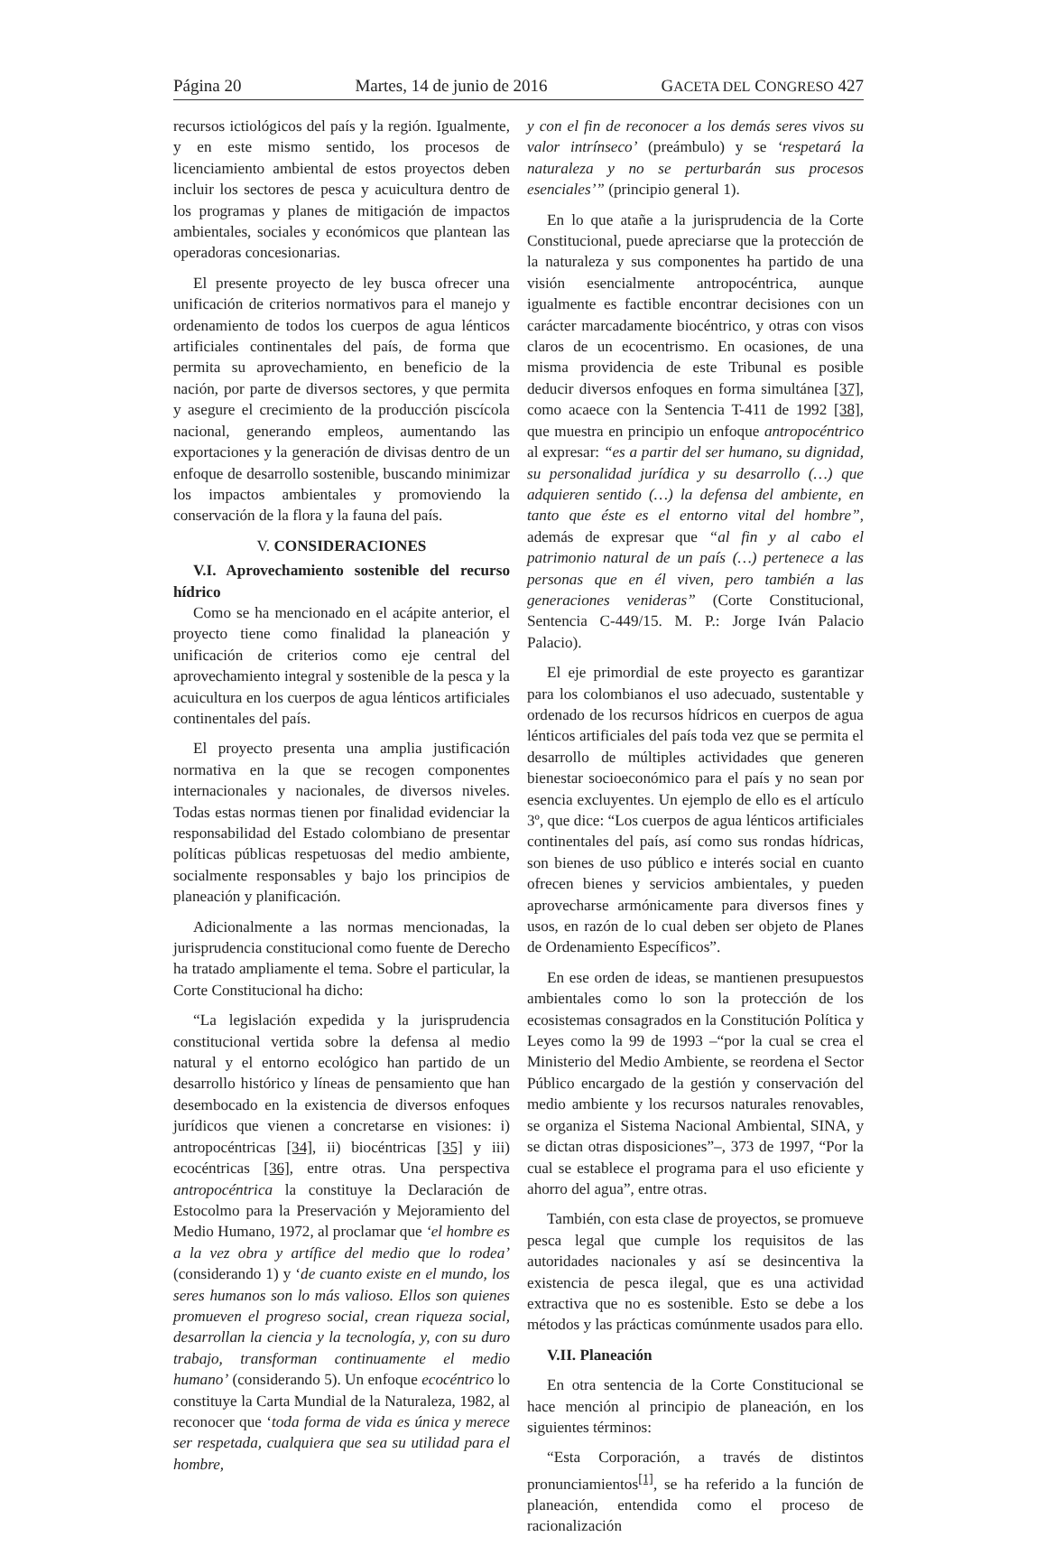Página 20 Martes, 14 de junio de 2016 GACETA DEL CONGRESO 427
recursos ictiológicos del país y la región. Igualmente, y en este mismo sentido, los procesos de licenciamiento ambiental de estos proyectos deben incluir los sectores de pesca y acuicultura dentro de los programas y planes de mitigación de impactos ambientales, sociales y económicos que plantean las operadoras concesionarias.
El presente proyecto de ley busca ofrecer una unificación de criterios normativos para el manejo y ordenamiento de todos los cuerpos de agua lénticos artificiales continentales del país, de forma que permita su aprovechamiento, en beneficio de la nación, por parte de diversos sectores, y que permita y asegure el crecimiento de la producción piscícola nacional, generando empleos, aumentando las exportaciones y la generación de divisas dentro de un enfoque de desarrollo sostenible, buscando minimizar los impactos ambientales y promoviendo la conservación de la flora y la fauna del país.
V. CONSIDERACIONES
V.I. Aprovechamiento sostenible del recurso hídrico
Como se ha mencionado en el acápite anterior, el proyecto tiene como finalidad la planeación y unificación de criterios como eje central del aprovechamiento integral y sostenible de la pesca y la acuicultura en los cuerpos de agua lénticos artificiales continentales del país.
El proyecto presenta una amplia justificación normativa en la que se recogen componentes internacionales y nacionales, de diversos niveles. Todas estas normas tienen por finalidad evidenciar la responsabilidad del Estado colombiano de presentar políticas públicas respetuosas del medio ambiente, socialmente responsables y bajo los principios de planeación y planificación.
Adicionalmente a las normas mencionadas, la jurisprudencia constitucional como fuente de Derecho ha tratado ampliamente el tema. Sobre el particular, la Corte Constitucional ha dicho:
“La legislación expedida y la jurisprudencia constitucional vertida sobre la defensa al medio natural y el entorno ecológico han partido de un desarrollo histórico y líneas de pensamiento que han desembocado en la existencia de diversos enfoques jurídicos que vienen a concretarse en visiones: i) antropocéntricas [34], ii) biocéntricas [35] y iii) ecocéntricas [36], entre otras. Una perspectiva antropocéntrica la constituye la Declaración de Estocolmo para la Preservación y Mejoramiento del Medio Humano, 1972, al proclamar que ‘el hombre es a la vez obra y artífice del medio que lo rodea’ (considerando 1) y ‘de cuanto existe en el mundo, los seres humanos son lo más valioso. Ellos son quienes promueven el progreso social, crean riqueza social, desarrollan la ciencia y la tecnología, y, con su duro trabajo, transforman continuamente el medio humano’ (considerando 5). Un enfoque ecocéntrico lo constituye la Carta Mundial de la Naturaleza, 1982, al reconocer que ‘toda forma de vida es única y merece ser respetada, cualquiera que sea su utilidad para el hombre,
y con el fin de reconocer a los demás seres vivos su valor intrínseco’ (preámbulo) y se ‘respetará la naturaleza y no se perturbarán sus procesos esenciales’” (principio general 1).
En lo que atañe a la jurisprudencia de la Corte Constitucional, puede apreciarse que la protección de la naturaleza y sus componentes ha partido de una visión esencialmente antropocéntrica, aunque igualmente es factible encontrar decisiones con un carácter marcadamente biocéntrico, y otras con visos claros de un ecocentrismo. En ocasiones, de una misma providencia de este Tribunal es posible deducir diversos enfoques en forma simultánea [37], como acaece con la Sentencia T-411 de 1992 [38], que muestra en principio un enfoque antropocéntrico al expresar: “es a partir del ser humano, su dignidad, su personalidad jurídica y su desarrollo (…) que adquieren sentido (…) la defensa del ambiente, en tanto que éste es el entorno vital del hombre”, además de expresar que “al fin y al cabo el patrimonio natural de un país (…) pertenece a las personas que en él viven, pero también a las generaciones venideras” (Corte Constitucional, Sentencia C-449/15. M. P.: Jorge Iván Palacio Palacio).
El eje primordial de este proyecto es garantizar para los colombianos el uso adecuado, sustentable y ordenado de los recursos hídricos en cuerpos de agua lénticos artificiales del país toda vez que se permita el desarrollo de múltiples actividades que generen bienestar socioeconómico para el país y no sean por esencia excluyentes. Un ejemplo de ello es el artículo 3º, que dice: “Los cuerpos de agua lénticos artificiales continentales del país, así como sus rondas hídricas, son bienes de uso público e interés social en cuanto ofrecen bienes y servicios ambientales, y pueden aprovecharse armónicamente para diversos fines y usos, en razón de lo cual deben ser objeto de Planes de Ordenamiento Específicos”.
En ese orden de ideas, se mantienen presupuestos ambientales como lo son la protección de los ecosistemas consagrados en la Constitución Política y Leyes como la 99 de 1993 –“por la cual se crea el Ministerio del Medio Ambiente, se reordena el Sector Público encargado de la gestión y conservación del medio ambiente y los recursos naturales renovables, se organiza el Sistema Nacional Ambiental, SINA, y se dictan otras disposiciones”–, 373 de 1997, “Por la cual se establece el programa para el uso eficiente y ahorro del agua”, entre otras.
También, con esta clase de proyectos, se promueve pesca legal que cumple los requisitos de las autoridades nacionales y así se desincentiva la existencia de pesca ilegal, que es una actividad extractiva que no es sostenible. Esto se debe a los métodos y las prácticas comúnmente usados para ello.
V.II. Planeación
En otra sentencia de la Corte Constitucional se hace mención al principio de planeación, en los siguientes términos:
“Esta Corporación, a través de distintos pronunciamientos<sup>[1]</sup>, se ha referido a la función de planeación, entendida como el proceso de racionalización